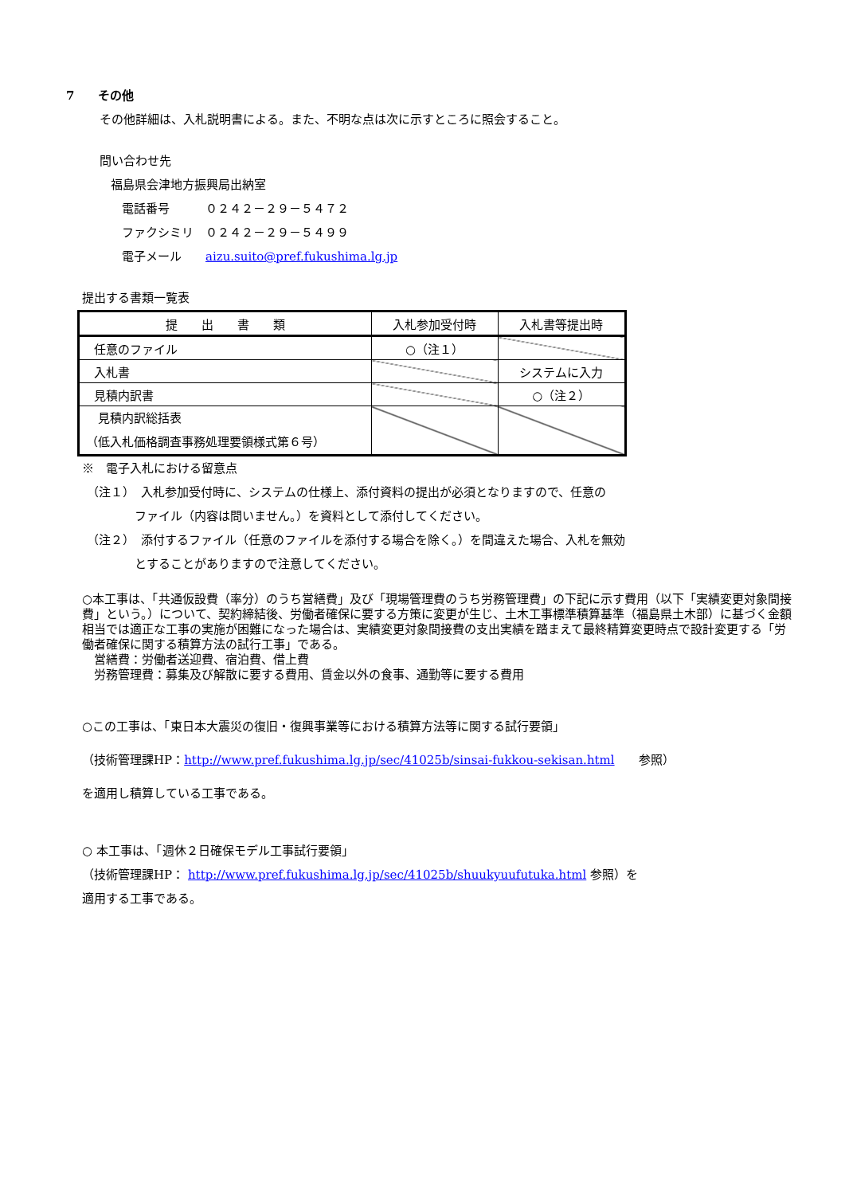7　　その他
その他詳細は、入札説明書による。また、不明な点は次に示すところに照会すること。
問い合わせ先
福島県会津地方振興局出納室
電話番号　　　０２４２－２９－５４７２
ファクシミリ　０２４２－２９－５４９９
電子メール　　aizu.suito@pref.fukushima.lg.jp
提出する書類一覧表
| 提 出 書 類 | 入札参加受付時 | 入札書等提出時 |
| --- | --- | --- |
| 任意のファイル | ○（注１） | |
| 入札書 | | システムに入力 |
| 見積内訳書 | | ○（注２） |
| 見積内訳総括表 （低入札価格調査事務処理要領様式第６号） | | |
※　電子入札における留意点
（注１）　入札参加受付時に、システムの仕様上、添付資料の提出が必須となりますので、任意の
ファイル（内容は問いません。）を資料として添付してください。
（注２）　添付するファイル（任意のファイルを添付する場合を除く。）を間違えた場合、入札を無効
とすることがありますので注意してください。
○本工事は、「共通仮設費（率分）のうち営繕費」及び「現場管理費のうち労務管理費」の下記に示す費用（以下「実績変更対象間接費」という。）について、契約締結後、労働者確保に要する方策に変更が生じ、土木工事標準積算基準（福島県土木部）に基づく金額相当では適正な工事の実施が困難になった場合は、実績変更対象間接費の支出実績を踏まえて最終精算変更時点で設計変更する「労働者確保に関する積算方法の試行工事」である。
　営繕費：労働者送迎費、宿泊費、借上費
　労務管理費：募集及び解散に要する費用、賃金以外の食事、通勤等に要する費用
○この工事は、「東日本大震災の復旧・復興事業等における積算方法等に関する試行要領」
（技術管理課HP：http://www.pref.fukushima.lg.jp/sec/41025b/sinsai-fukkou-sekisan.html　　参照）
を適用し積算している工事である。
○ 本工事は、「週休２日確保モデル工事試行要領」
（技術管理課HP： http://www.pref.fukushima.lg.jp/sec/41025b/shuukyuufutuka.html 参照）を
適用する工事である。